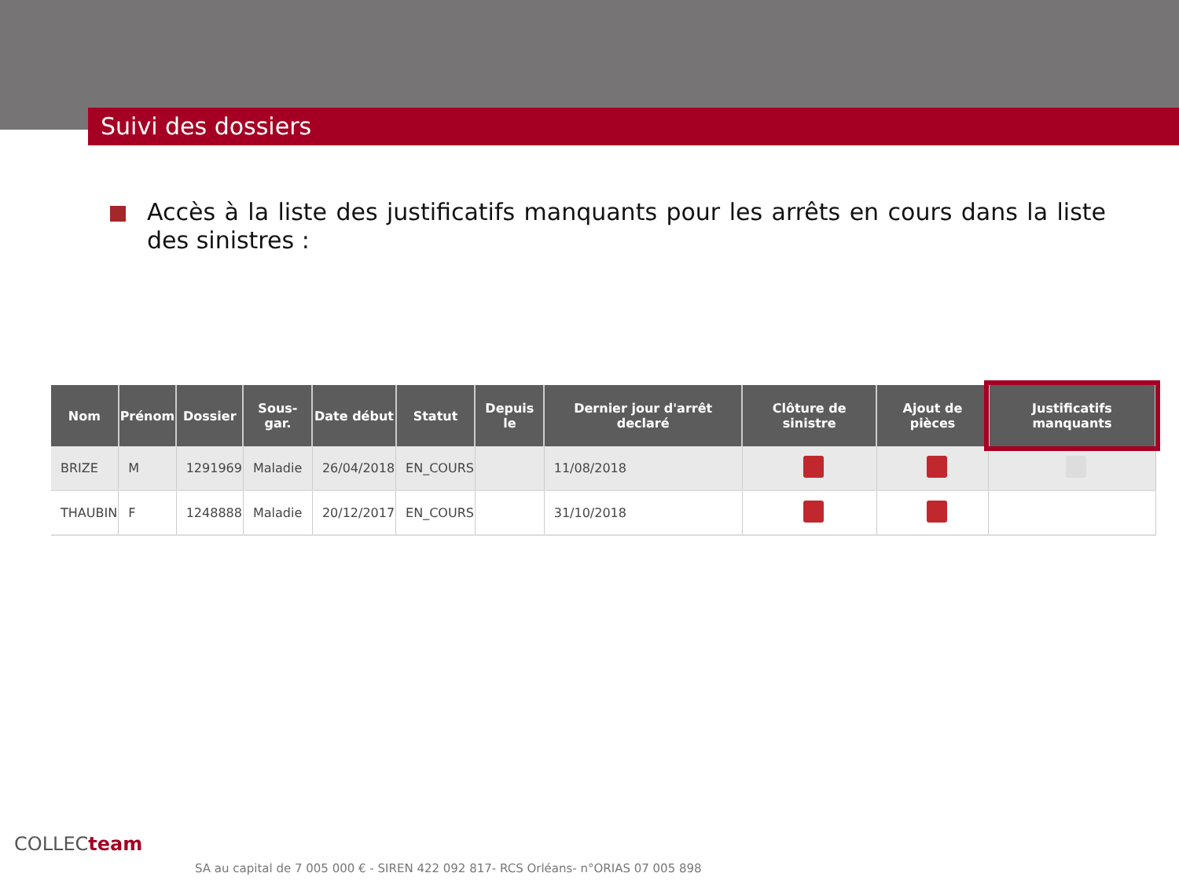Suivi des dossiers
Accès à la liste des justificatifs manquants pour les arrêts en cours dans la liste des sinistres :
| Nom | Prénom | Dossier | Sous-gar. | Date début | Statut | Depuis le | Dernier jour d'arrêt declaré | Clôture de sinistre | Ajout de pièces | Justificatifs manquants |
| --- | --- | --- | --- | --- | --- | --- | --- | --- | --- | --- |
| BRIZE | M | 1291969 | Maladie | 26/04/2018 | EN_COURS | | 11/08/2018 | | | |
| THAUBIN | F | 1248888 | Maladie | 20/12/2017 | EN_COURS | | 31/10/2018 | | | |
COLLECteam
SA au capital de 7 005 000 € - SIREN 422 092 817- RCS Orléans- n°ORIAS 07 005 898